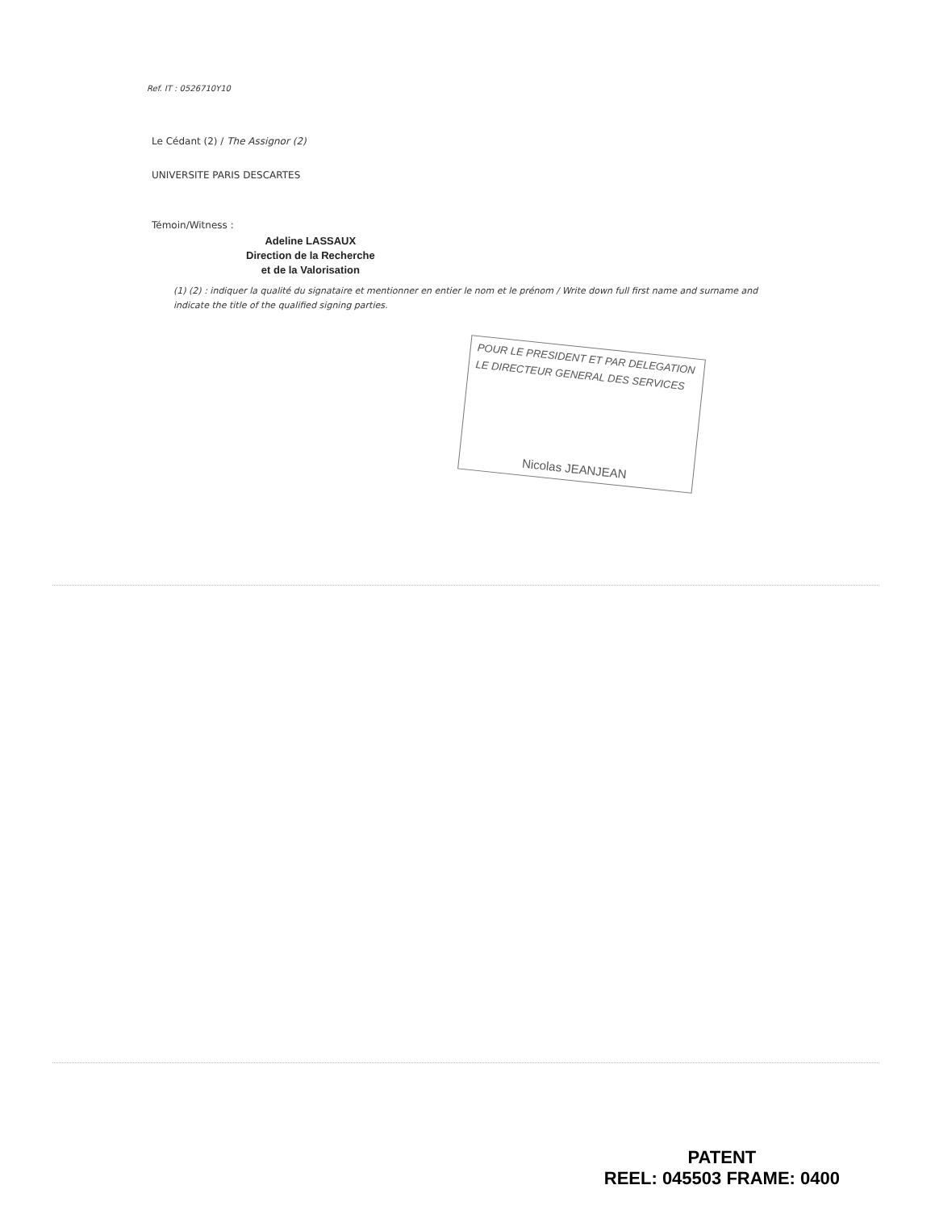Ref. IT : 0526710Y10
Le Cédant (2) / The Assignor (2)
UNIVERSITE PARIS DESCARTES
Témoin/Witness :
Adeline LASSAUX
Direction de la Recherche
et de la Valorisation
(1) (2) : indiquer la qualité du signataire et mentionner en entier le nom et le prénom / Write down full first name and surname and indicate the title of the qualified signing parties.
POUR LE PRESIDENT ET PAR DELEGATION
LE DIRECTEUR GENERAL DES SERVICES
Nicolas JEANJEAN
PATENT
REEL: 045503 FRAME: 0400